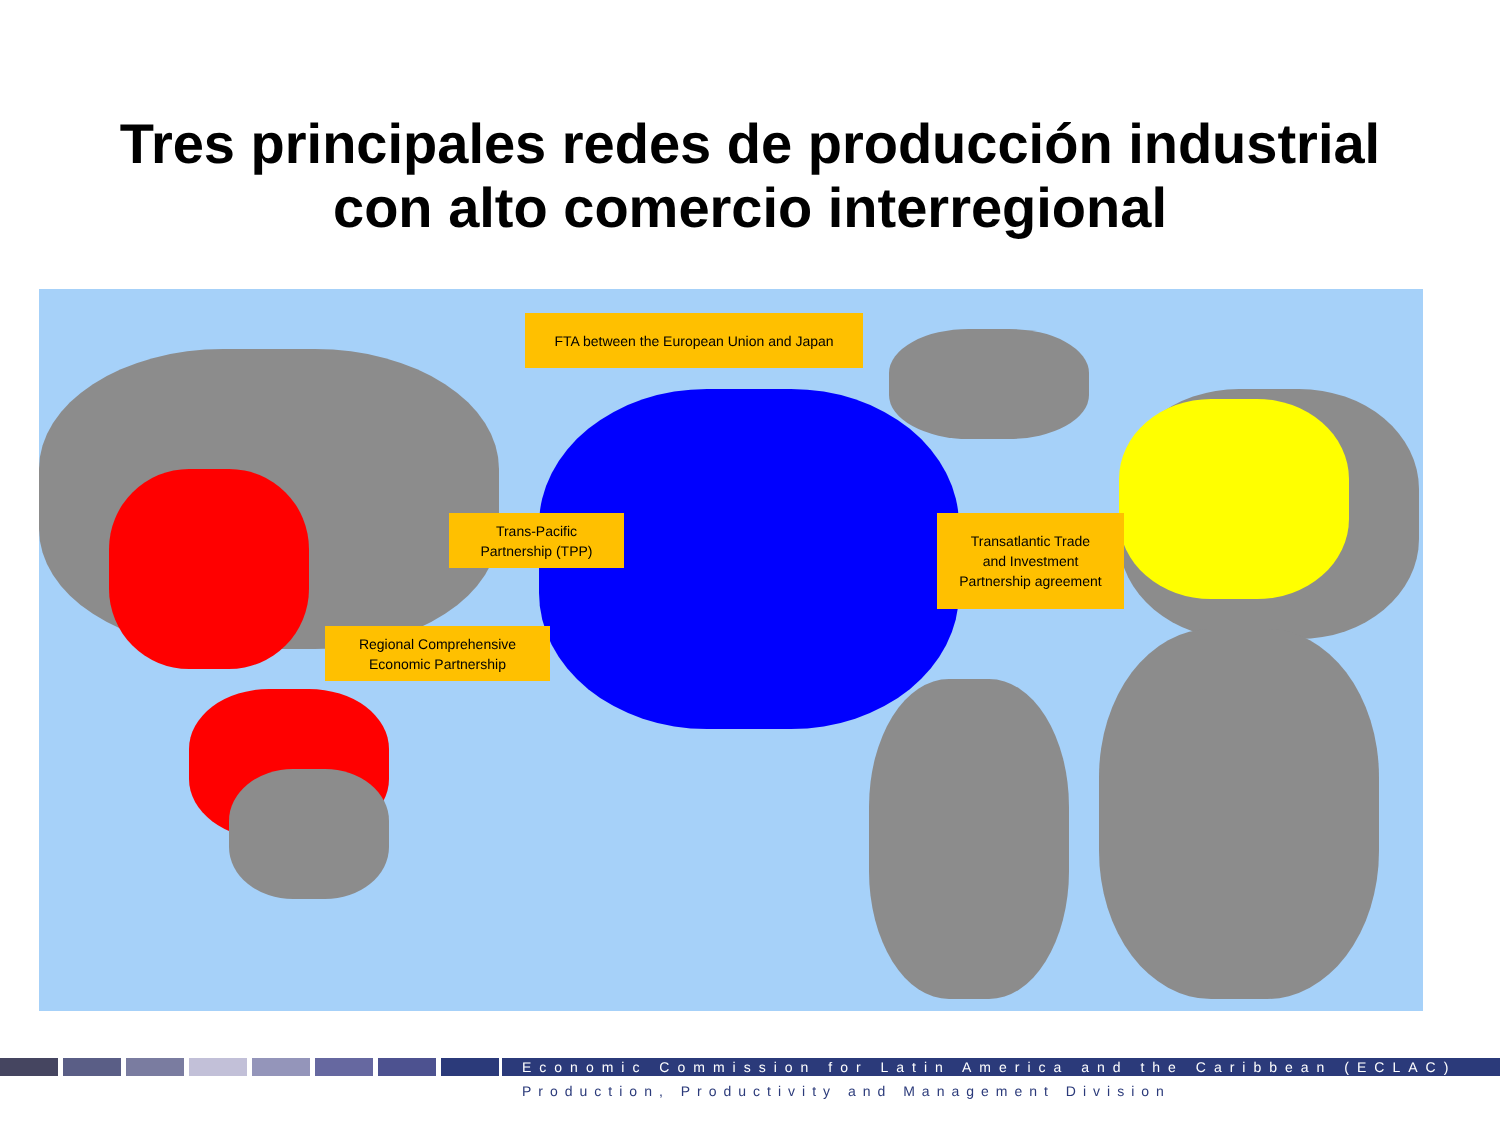Tres principales redes de producción industrial
con alto comercio interregional
FTA between the European Union and Japan
Trans-Pacific
Partnership (TPP)
Transatlantic Trade
and Investment
Partnership agreement
Regional Comprehensive
Economic Partnership
Economic Commission for Latin America and the Caribbean (ECLAC)
Production, Productivity and Management Division